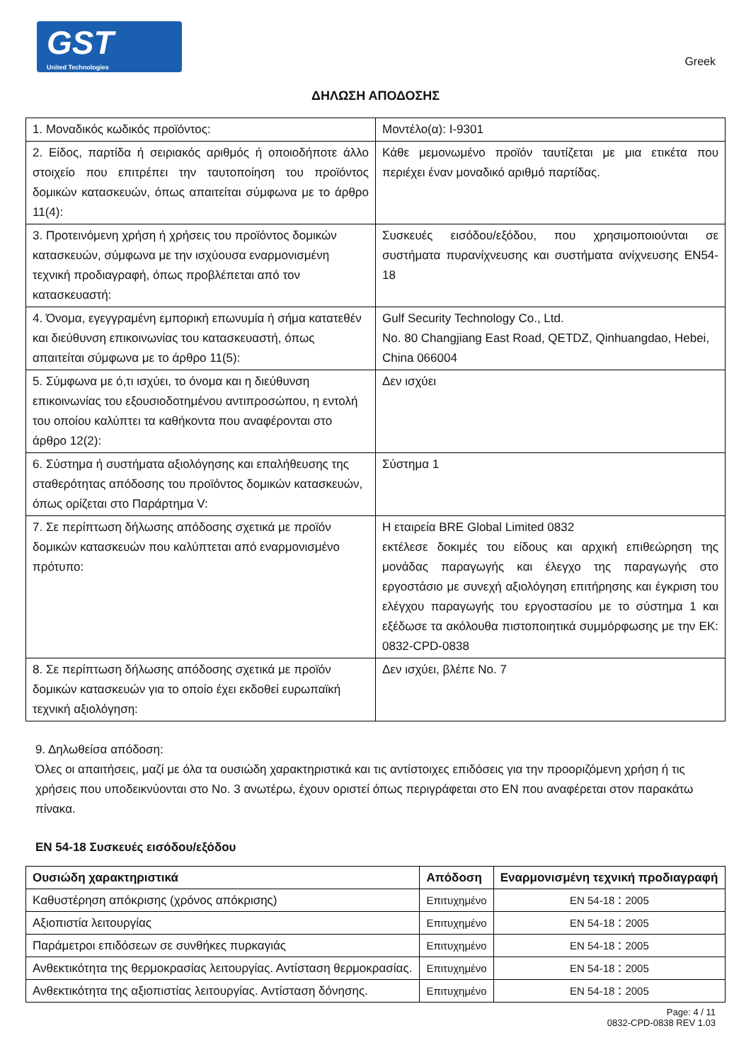GST
United Technologies
Greek
ΔΗΛΩΣΗ ΑΠΟΔΟΣΗΣ
| 1. Μοναδικός κωδικός προϊόντος: | Μοντέλο(α): I-9301 |
| 2. Είδος, παρτίδα ή σειριακός αριθμός ή οποιοδήποτε άλλο στοιχείο που επιτρέπει την ταυτοποίηση του προϊόντος δομικών κατασκευών, όπως απαιτείται σύμφωνα με το άρθρο 11(4): | Κάθε μεμονωμένο προϊόν ταυτίζεται με μια ετικέτα που περιέχει έναν μοναδικό αριθμό παρτίδας. |
| 3. Προτεινόμενη χρήση ή χρήσεις του προϊόντος δομικών κατασκευών, σύμφωνα με την ισχύουσα εναρμονισμένη τεχνική προδιαγραφή, όπως προβλέπεται από τον κατασκευαστή: | Συσκευές εισόδου/εξόδου, που χρησιμοποιούνται σε συστήματα πυρανίχνευσης και συστήματα ανίχνευσης EN54-18 |
| 4. Όνομα, εγεγγραμένη εμπορική επωνυμία ή σήμα κατατεθέν και διεύθυνση επικοινωνίας του κατασκευαστή, όπως απαιτείται σύμφωνα με το άρθρο 11(5): | Gulf Security Technology Co., Ltd. No. 80 Changjiang East Road, QETDZ, Qinhuangdao, Hebei, China 066004 |
| 5. Σύμφωνα με ό,τι ισχύει, το όνομα και η διεύθυνση επικοινωνίας του εξουσιοδοτημένου αντιπροσώπου, η εντολή του οποίου καλύπτει τα καθήκοντα που αναφέρονται στο άρθρο 12(2): | Δεν ισχύει |
| 6. Σύστημα ή συστήματα αξιολόγησης και επαλήθευσης της σταθερότητας απόδοσης του προϊόντος δομικών κατασκευών, όπως ορίζεται στο Παράρτημα V: | Σύστημα 1 |
| 7. Σε περίπτωση δήλωσης απόδοσης σχετικά με προϊόν δομικών κατασκευών που καλύπτεται από εναρμονισμένο πρότυπο: | Η εταιρεία BRE Global Limited 0832 εκτέλεσε δοκιμές του είδους και αρχική επιθεώρηση της μονάδας παραγωγής και έλεγχο της παραγωγής στο εργοστάσιο με συνεχή αξιολόγηση επιτήρησης και έγκριση του ελέγχου παραγωγής του εργοστασίου με το σύστημα 1 και εξέδωσε τα ακόλουθα πιστοποιητικά συμμόρφωσης με την ΕΚ: 0832-CPD-0838 |
| 8. Σε περίπτωση δήλωσης απόδοσης σχετικά με προϊόν δομικών κατασκευών για το οποίο έχει εκδοθεί ευρωπαϊκή τεχνική αξιολόγηση: | Δεν ισχύει, βλέπε No. 7 |
9. Δηλωθείσα απόδοση:
Όλες οι απαιτήσεις, μαζί με όλα τα ουσιώδη χαρακτηριστικά και τις αντίστοιχες επιδόσεις για την προοριζόμενη χρήση ή τις χρήσεις που υποδεικνύονται στο No. 3 ανωτέρω, έχουν οριστεί όπως περιγράφεται στο EN που αναφέρεται στον παρακάτω πίνακα.
EN 54-18 Συσκευές εισόδου/εξόδου
| Ουσιώδη χαρακτηριστικά | Απόδοση | Εναρμονισμένη τεχνική προδιαγραφή |
| --- | --- | --- |
| Καθυστέρηση απόκρισης (χρόνος απόκρισης) | Επιτυχημένο | EN 54-18：2005 |
| Αξιοπιστία λειτουργίας | Επιτυχημένο | EN 54-18：2005 |
| Παράμετροι επιδόσεων σε συνθήκες πυρκαγιάς | Επιτυχημένο | EN 54-18：2005 |
| Ανθεκτικότητα της θερμοκρασίας λειτουργίας. Αντίσταση θερμοκρασίας. | Επιτυχημένο | EN 54-18：2005 |
| Ανθεκτικότητα της αξιοπιστίας λειτουργίας. Αντίσταση δόνησης. | Επιτυχημένο | EN 54-18：2005 |
Page: 4 / 11
0832-CPD-0838 REV 1.03